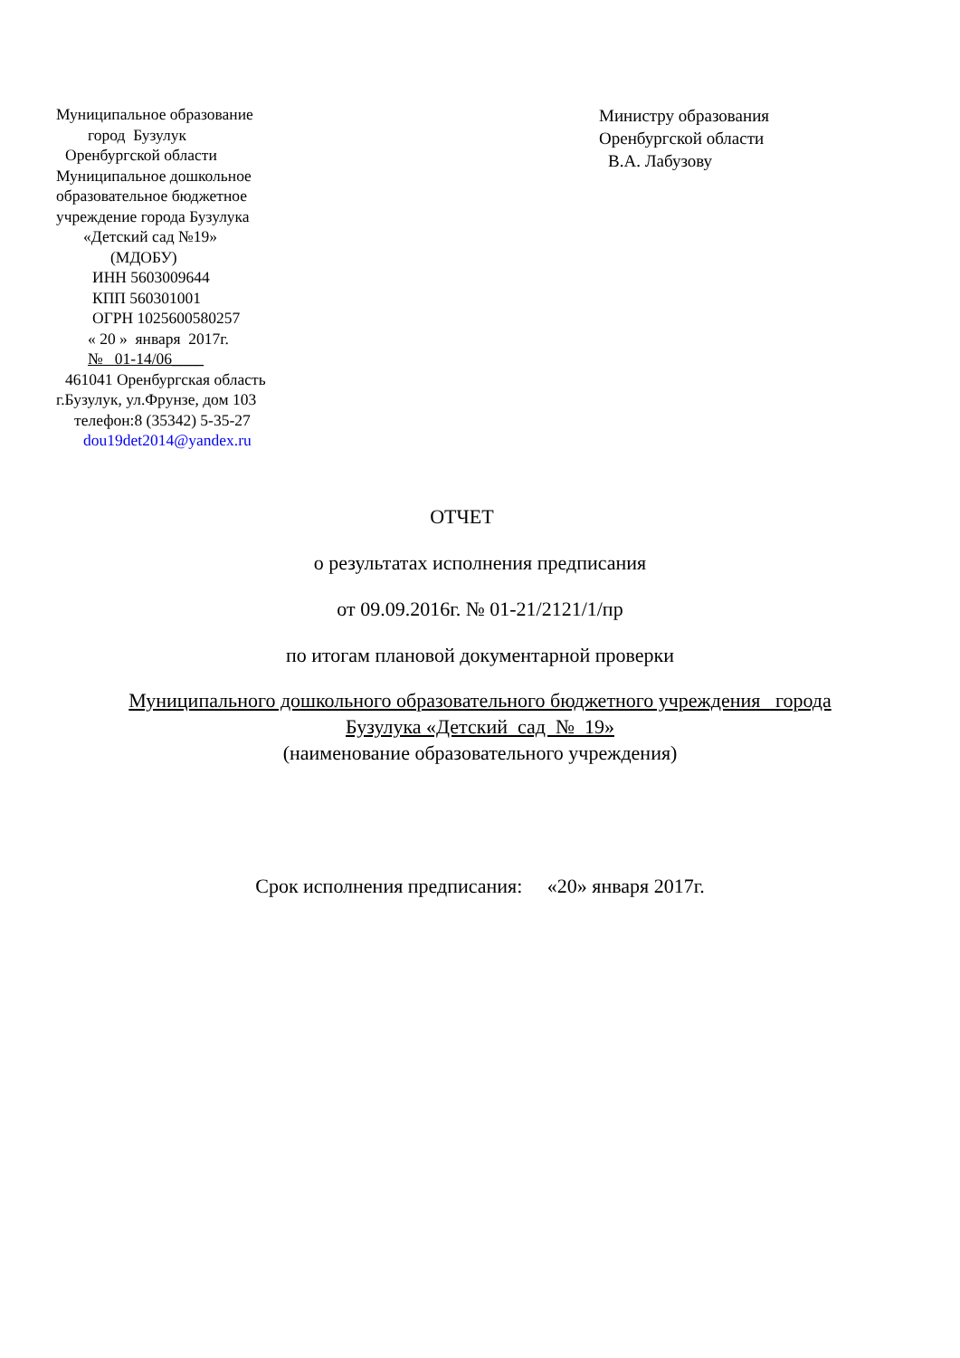Муниципальное образование
город Бузулук
Оренбургской области
Муниципальное дошкольное
образовательное бюджетное
учреждение города Бузулука
«Детский сад №19»
(МДОБУ)
ИНН 5603009644
КПП 560301001
ОГРН 1025600580257
« 20 » января 2017г.
№ 01-14/06____
461041 Оренбургская область
г.Бузулук, ул.Фрунзе, дом 103
телефон:8 (35342) 5-35-27
dou19det2014@yandex.ru
Министру образования
Оренбургской области
В.А. Лабузову
ОТЧЕТ
о результатах исполнения предписания
от 09.09.2016г. № 01-21/2121/1/пр
по итогам плановой документарной проверки
Муниципального дошкольного образовательного бюджетного учреждения города
Бузулука «Детский сад № 19»
(наименование образовательного учреждения)
Срок исполнения предписания: «20» января 2017г.